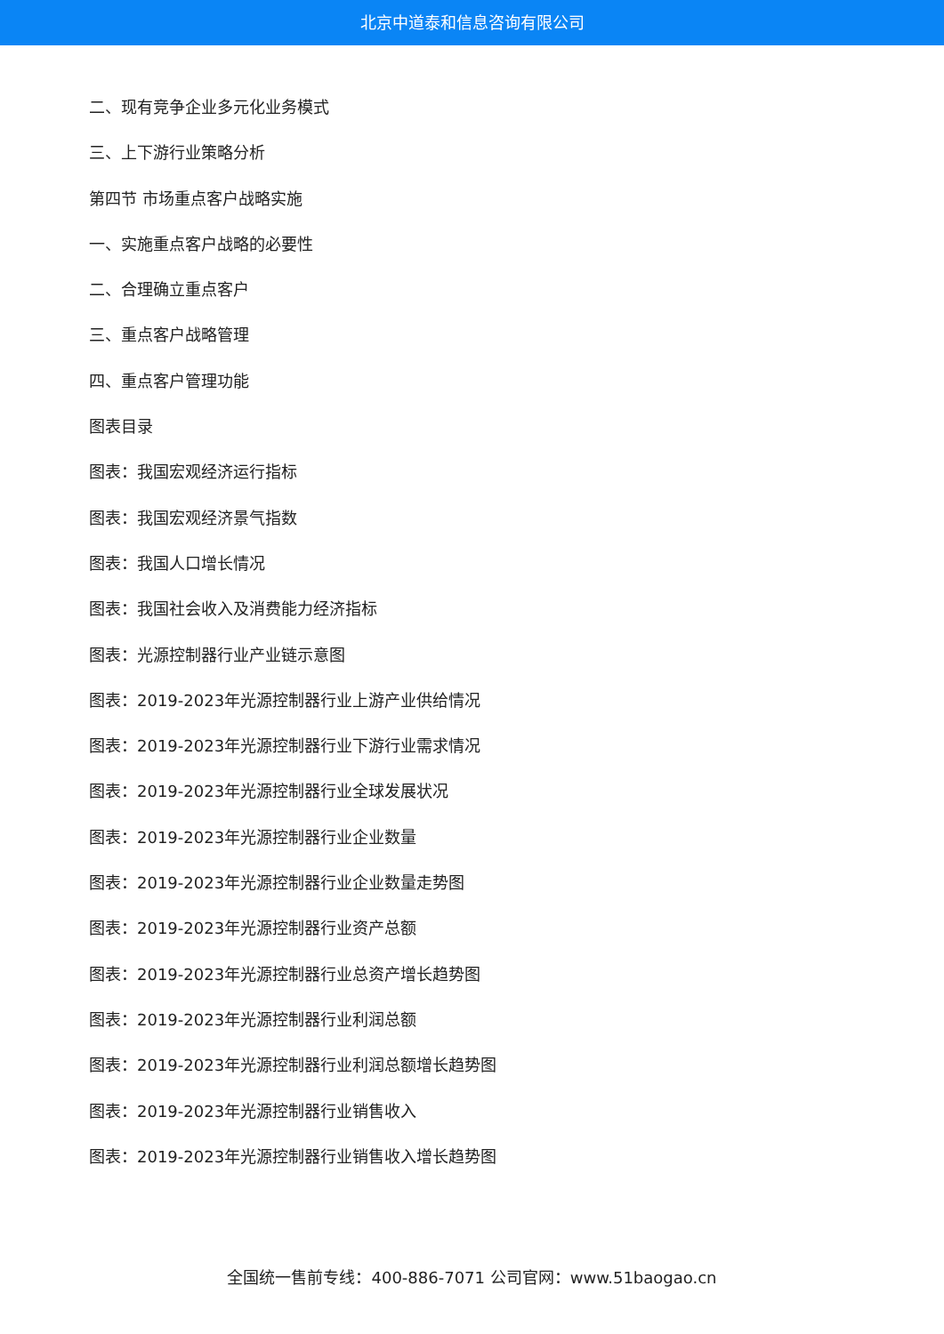北京中道泰和信息咨询有限公司
二、现有竞争企业多元化业务模式
三、上下游行业策略分析
第四节 市场重点客户战略实施
一、实施重点客户战略的必要性
二、合理确立重点客户
三、重点客户战略管理
四、重点客户管理功能
图表目录
图表：我国宏观经济运行指标
图表：我国宏观经济景气指数
图表：我国人口增长情况
图表：我国社会收入及消费能力经济指标
图表：光源控制器行业产业链示意图
图表：2019-2023年光源控制器行业上游产业供给情况
图表：2019-2023年光源控制器行业下游行业需求情况
图表：2019-2023年光源控制器行业全球发展状况
图表：2019-2023年光源控制器行业企业数量
图表：2019-2023年光源控制器行业企业数量走势图
图表：2019-2023年光源控制器行业资产总额
图表：2019-2023年光源控制器行业总资产增长趋势图
图表：2019-2023年光源控制器行业利润总额
图表：2019-2023年光源控制器行业利润总额增长趋势图
图表：2019-2023年光源控制器行业销售收入
图表：2019-2023年光源控制器行业销售收入增长趋势图
全国统一售前专线：400-886-7071 公司官网：www.51baogao.cn